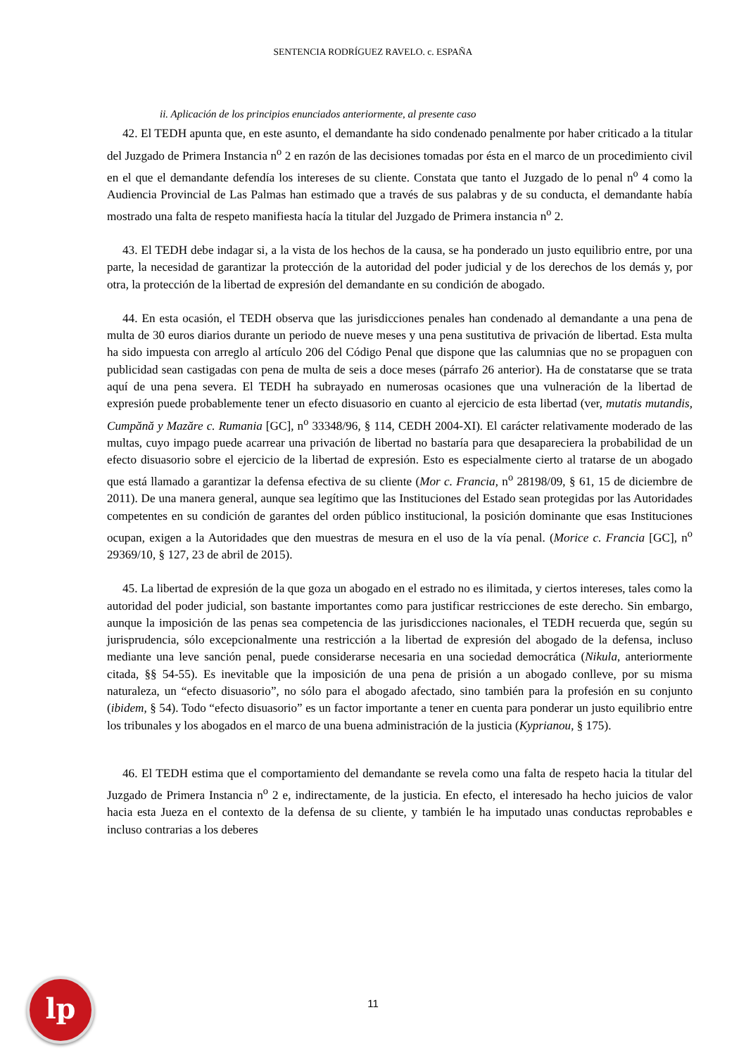SENTENCIA RODRÍGUEZ RAVELO. c. ESPAÑA
ii. Aplicación de los principios enunciados anteriormente, al presente caso
42. El TEDH apunta que, en este asunto, el demandante ha sido condenado penalmente por haber criticado a la titular del Juzgado de Primera Instancia n<sup>o</sup> 2 en razón de las decisiones tomadas por ésta en el marco de un procedimiento civil en el que el demandante defendía los intereses de su cliente. Constata que tanto el Juzgado de lo penal n<sup>o</sup> 4 como la Audiencia Provincial de Las Palmas han estimado que a través de sus palabras y de su conducta, el demandante había mostrado una falta de respeto manifiesta hacía la titular del Juzgado de Primera instancia n<sup>o</sup> 2.
43. El TEDH debe indagar si, a la vista de los hechos de la causa, se ha ponderado un justo equilibrio entre, por una parte, la necesidad de garantizar la protección de la autoridad del poder judicial y de los derechos de los demás y, por otra, la protección de la libertad de expresión del demandante en su condición de abogado.
44. En esta ocasión, el TEDH observa que las jurisdicciones penales han condenado al demandante a una pena de multa de 30 euros diarios durante un periodo de nueve meses y una pena sustitutiva de privación de libertad. Esta multa ha sido impuesta con arreglo al artículo 206 del Código Penal que dispone que las calumnias que no se propaguen con publicidad sean castigadas con pena de multa de seis a doce meses (párrafo 26 anterior). Ha de constatarse que se trata aquí de una pena severa. El TEDH ha subrayado en numerosas ocasiones que una vulneración de la libertad de expresión puede probablemente tener un efecto disuasorio en cuanto al ejercicio de esta libertad (ver, mutatis mutandis, Cumpănă y Mazăre c. Rumania [GC], n<sup>o</sup> 33348/96, § 114, CEDH 2004-XI). El carácter relativamente moderado de las multas, cuyo impago puede acarrear una privación de libertad no bastaría para que desapareciera la probabilidad de un efecto disuasorio sobre el ejercicio de la libertad de expresión. Esto es especialmente cierto al tratarse de un abogado que está llamado a garantizar la defensa efectiva de su cliente (Mor c. Francia, n<sup>o</sup> 28198/09, § 61, 15 de diciembre de 2011). De una manera general, aunque sea legítimo que las Instituciones del Estado sean protegidas por las Autoridades competentes en su condición de garantes del orden público institucional, la posición dominante que esas Instituciones ocupan, exigen a la Autoridades que den muestras de mesura en el uso de la vía penal. (Morice c. Francia [GC], n<sup>o</sup> 29369/10, § 127, 23 de abril de 2015).
45. La libertad de expresión de la que goza un abogado en el estrado no es ilimitada, y ciertos intereses, tales como la autoridad del poder judicial, son bastante importantes como para justificar restricciones de este derecho. Sin embargo, aunque la imposición de las penas sea competencia de las jurisdicciones nacionales, el TEDH recuerda que, según su jurisprudencia, sólo excepcionalmente una restricción a la libertad de expresión del abogado de la defensa, incluso mediante una leve sanción penal, puede considerarse necesaria en una sociedad democrática (Nikula, anteriormente citada, §§ 54-55). Es inevitable que la imposición de una pena de prisión a un abogado conlleve, por su misma naturaleza, un “efecto disuasorio”, no sólo para el abogado afectado, sino también para la profesión en su conjunto (ibidem, § 54). Todo “efecto disuasorio” es un factor importante a tener en cuenta para ponderar un justo equilibrio entre los tribunales y los abogados en el marco de una buena administración de la justicia (Kyprianou, § 175).
46. El TEDH estima que el comportamiento del demandante se revela como una falta de respeto hacia la titular del Juzgado de Primera Instancia n<sup>o</sup> 2 e, indirectamente, de la justicia. En efecto, el interesado ha hecho juicios de valor hacia esta Jueza en el contexto de la defensa de su cliente, y también le ha imputado unas conductas reprobables e incluso contrarias a los deberes
lp
11